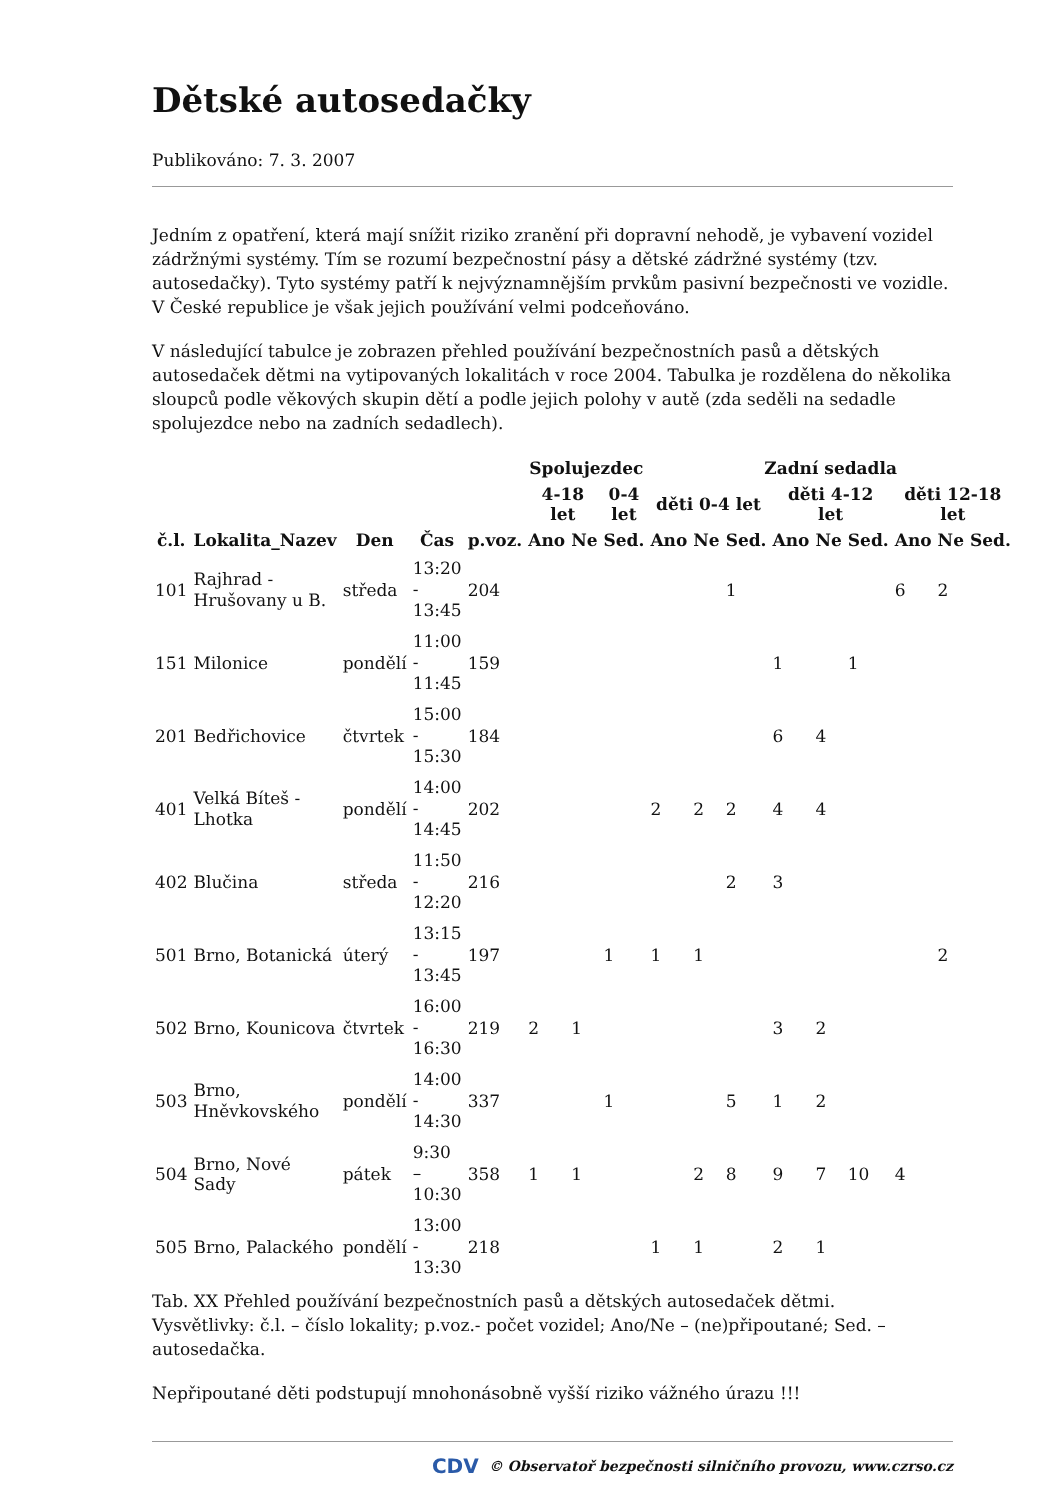Dětské autosedačky
Publikováno: 7. 3. 2007
Jedním z opatření, která mají snížit riziko zranění při dopravní nehodě, je vybavení vozidel zádržnými systémy. Tím se rozumí bezpečnostní pásy a dětské zádržné systémy (tzv. autosedačky). Tyto systémy patří k nejvýznamnějším prvkům pasivní bezpečnosti ve vozidle. V České republice je však jejich používání velmi podceňováno.
V následující tabulce je zobrazen přehled používání bezpečnostních pasů a dětských autosedaček dětmi na vytipovaných lokalitách v roce 2004. Tabulka je rozdělena do několika sloupců podle věkových skupin dětí a podle jejich polohy v autě (zda seděli na sedadle spolujezdce nebo na zadních sedadlech).
| | | | | | Spolujezdec | | | Zadní sedadla | | | | | | | | |
| --- | --- | --- | --- | --- | --- | --- | --- | --- | --- | --- | --- | --- | --- | --- | --- | --- |
| | | | | | 4-18 let | | 0-4 let | děti 0-4 let | | | děti 4-12 let | | | děti 12-18 let | | |
| č.l. | Lokalita_Nazev | Den | Čas | p.voz. | Ano | Ne | Sed. | Ano | Ne | Sed. | Ano | Ne | Sed. | Ano | Ne | Sed. |
| 101 | Rajhrad - Hrušovany u B. | středa | 13:20 - 13:45 | 204 | | | | | | 1 | | | | 6 | 2 | |
| 151 | Milonice | pondělí | 11:00 - 11:45 | 159 | | | | | | | 1 | | 1 | | | |
| 201 | Bedřichovice | čtvrtek | 15:00 - 15:30 | 184 | | | | | | | 6 | 4 | | | | |
| 401 | Velká Bíteš - Lhotka | pondělí | 14:00 - 14:45 | 202 | | | | 2 | 2 | 2 | 4 | 4 | | | | |
| 402 | Blučina | středa | 11:50 - 12:20 | 216 | | | | | | 2 | 3 | | | | | |
| 501 | Brno, Botanická | úterý | 13:15 - 13:45 | 197 | | | 1 | 1 | 1 | | | | | | 2 | |
| 502 | Brno, Kounicova | čtvrtek | 16:00 - 16:30 | 219 | 2 | 1 | | | | | 3 | 2 | | | | |
| 503 | Brno, Hněvkovského | pondělí | 14:00 - 14:30 | 337 | | | 1 | | | 5 | 1 | 2 | | | | |
| 504 | Brno, Nové Sady | pátek | 9:30 – 10:30 | 358 | 1 | 1 | | | 2 | 8 | 9 | 7 | 10 | 4 | | |
| 505 | Brno, Palackého | pondělí | 13:00 - 13:30 | 218 | | | | 1 | 1 | | 2 | 1 | | | | |
Tab. XX Přehled používání bezpečnostních pasů a dětských autosedaček dětmi.
Vysvětlivky: č.l. – číslo lokality; p.voz.- počet vozidel; Ano/Ne – (ne)připoutané; Sed. – autosedačka.
Nepřipoutané děti podstupují mnohonásobně vyšší riziko vážného úrazu !!!
CDV © Observatoř bezpečnosti silničního provozu, www.czrso.cz